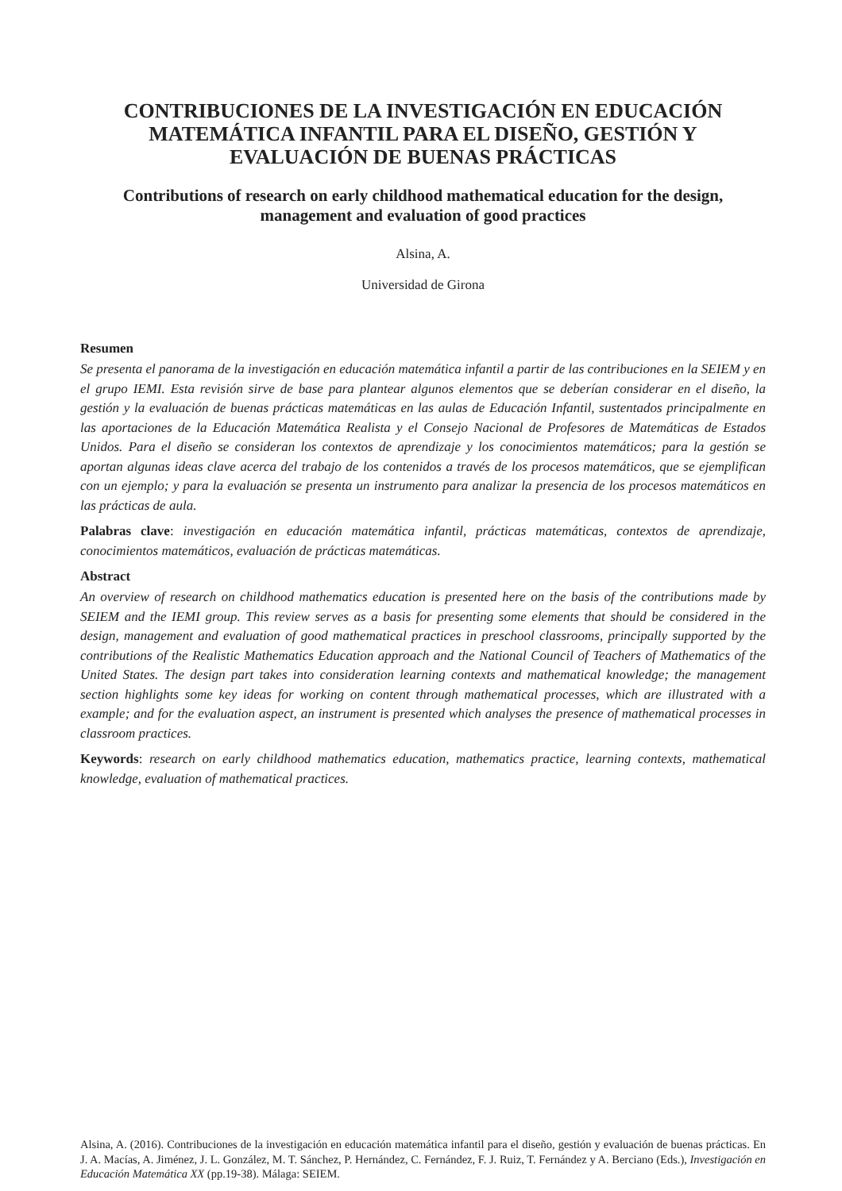CONTRIBUCIONES DE LA INVESTIGACIÓN EN EDUCACIÓN MATEMÁTICA INFANTIL PARA EL DISEÑO, GESTIÓN Y EVALUACIÓN DE BUENAS PRÁCTICAS
Contributions of research on early childhood mathematical education for the design, management and evaluation of good practices
Alsina, A.
Universidad de Girona
Resumen
Se presenta el panorama de la investigación en educación matemática infantil a partir de las contribuciones en la SEIEM y en el grupo IEMI. Esta revisión sirve de base para plantear algunos elementos que se deberían considerar en el diseño, la gestión y la evaluación de buenas prácticas matemáticas en las aulas de Educación Infantil, sustentados principalmente en las aportaciones de la Educación Matemática Realista y el Consejo Nacional de Profesores de Matemáticas de Estados Unidos. Para el diseño se consideran los contextos de aprendizaje y los conocimientos matemáticos; para la gestión se aportan algunas ideas clave acerca del trabajo de los contenidos a través de los procesos matemáticos, que se ejemplifican con un ejemplo; y para la evaluación se presenta un instrumento para analizar la presencia de los procesos matemáticos en las prácticas de aula.
Palabras clave: investigación en educación matemática infantil, prácticas matemáticas, contextos de aprendizaje, conocimientos matemáticos, evaluación de prácticas matemáticas.
Abstract
An overview of research on childhood mathematics education is presented here on the basis of the contributions made by SEIEM and the IEMI group. This review serves as a basis for presenting some elements that should be considered in the design, management and evaluation of good mathematical practices in preschool classrooms, principally supported by the contributions of the Realistic Mathematics Education approach and the National Council of Teachers of Mathematics of the United States. The design part takes into consideration learning contexts and mathematical knowledge; the management section highlights some key ideas for working on content through mathematical processes, which are illustrated with a example; and for the evaluation aspect, an instrument is presented which analyses the presence of mathematical processes in classroom practices.
Keywords: research on early childhood mathematics education, mathematics practice, learning contexts, mathematical knowledge, evaluation of mathematical practices.
Alsina, A. (2016). Contribuciones de la investigación en educación matemática infantil para el diseño, gestión y evaluación de buenas prácticas. En J. A. Macías, A. Jiménez, J. L. González, M. T. Sánchez, P. Hernández, C. Fernández, F. J. Ruiz, T. Fernández y A. Berciano (Eds.), Investigación en Educación Matemática XX (pp.19-38). Málaga: SEIEM.